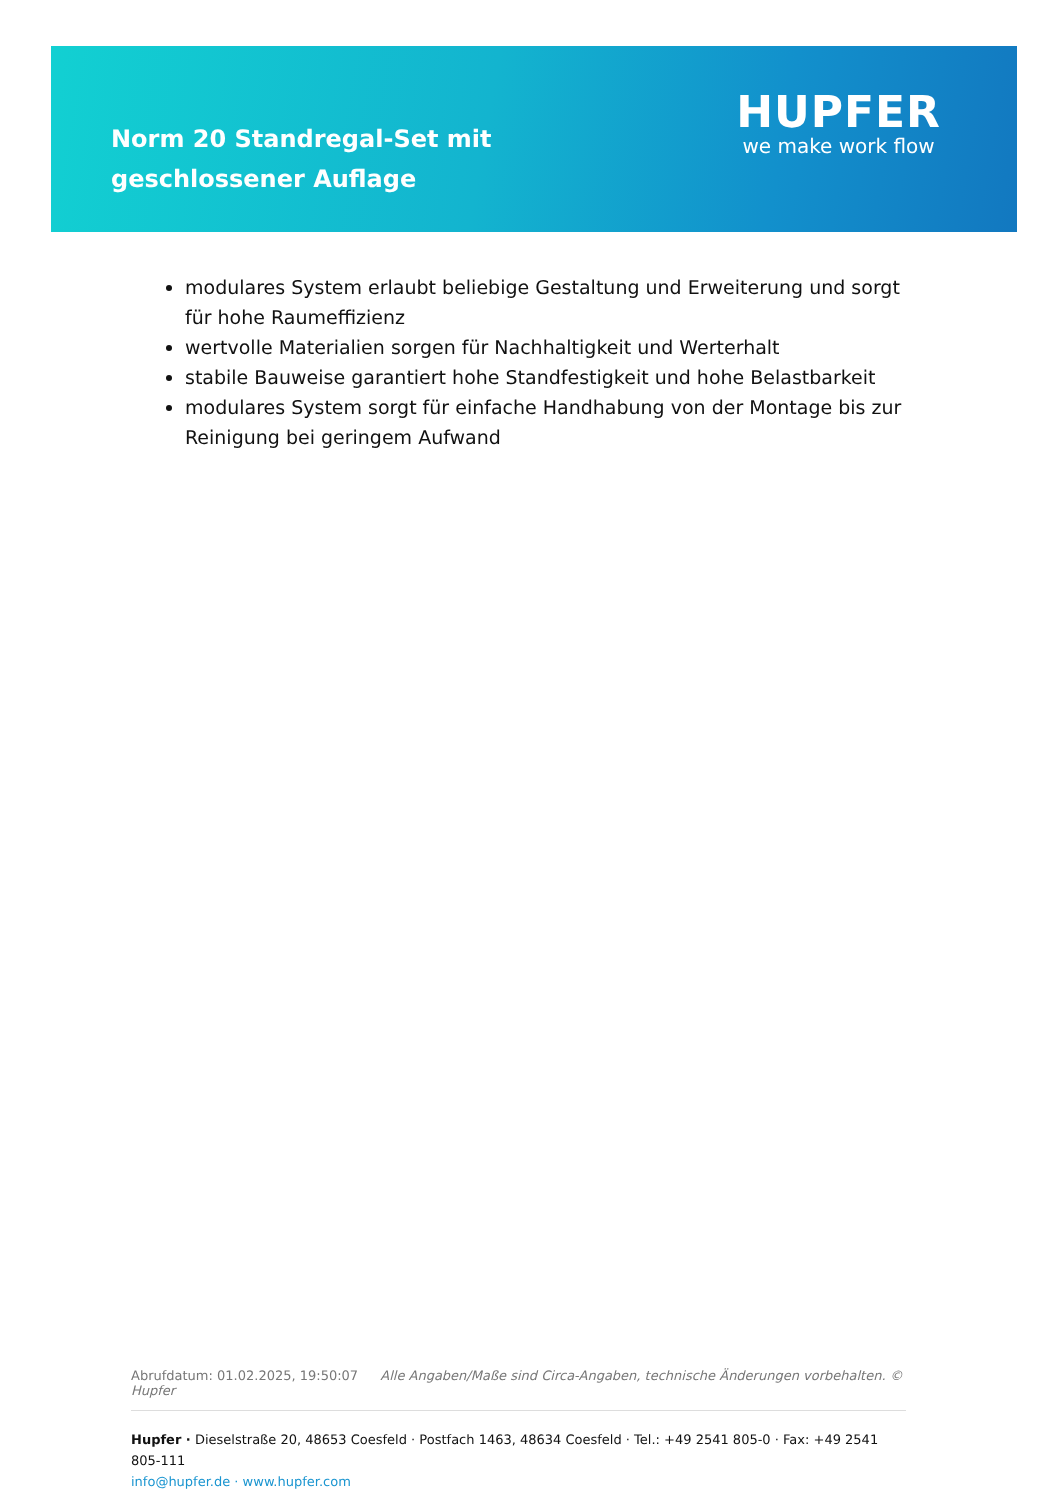Norm 20 Standregal-Set mit geschlossener Auflage
HUPFER
we make work flow
modulares System erlaubt beliebige Gestaltung und Erweiterung und sorgt für hohe Raumeffizienz
wertvolle Materialien sorgen für Nachhaltigkeit und Werterhalt
stabile Bauweise garantiert hohe Standfestigkeit und hohe Belastbarkeit
modulares System sorgt für einfache Handhabung von der Montage bis zur Reinigung bei geringem Aufwand
Abrufdatum: 01.02.2025, 19:50:07 Alle Angaben/Maße sind Circa-Angaben, technische Änderungen vorbehalten. © Hupfer
Hupfer · Dieselstraße 20, 48653 Coesfeld · Postfach 1463, 48634 Coesfeld · Tel.: +49 2541 805-0 · Fax: +49 2541 805-111
info@hupfer.de · www.hupfer.com